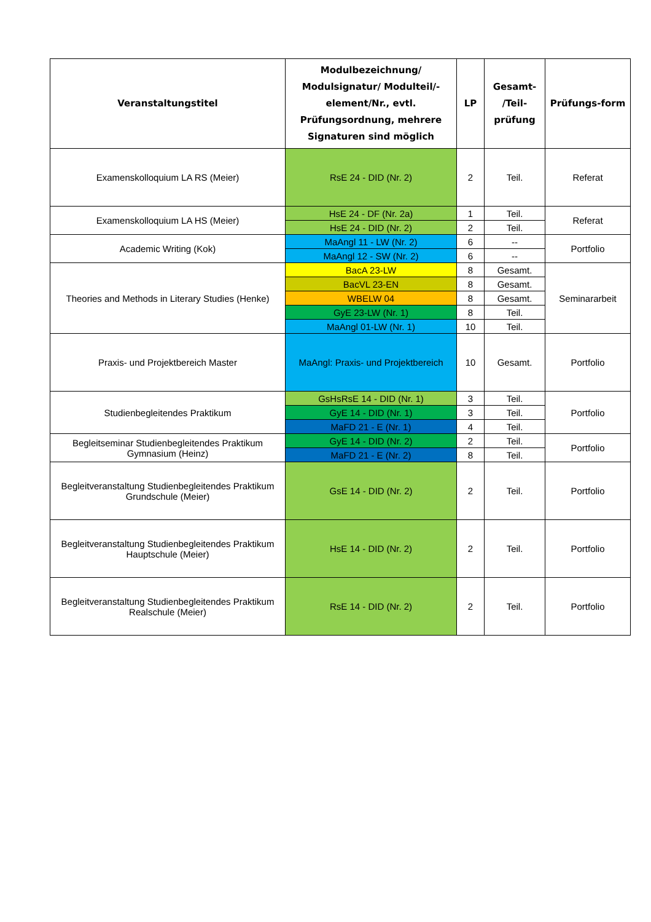| Veranstaltungstitel | Modulbezeichnung/ Modulsignatur/ Modulteil/-element/Nr., evtl. Prüfungsordnung, mehrere Signaturen sind möglich | LP | Gesamt- /Teil-prüfung | Prüfungs-form |
| --- | --- | --- | --- | --- |
| Examenskolloquium LA RS (Meier) | RsE 24 - DID (Nr. 2) | 2 | Teil. | Referat |
| Examenskolloquium LA HS (Meier) | HsE 24 - DF (Nr. 2a) | 1 | Teil. | Referat |
| | HsE 24 - DID (Nr. 2) | 2 | Teil. | |
| Academic Writing (Kok) | MaAngl 11 - LW (Nr. 2) | 6 | -- | Portfolio |
| | MaAngl 12 - SW (Nr. 2) | 6 | -- | |
| Theories and Methods in Literary Studies (Henke) | BacA 23-LW | 8 | Gesamt. | Seminararbeit |
| | BacVL 23-EN | 8 | Gesamt. | |
| | WBELW 04 | 8 | Gesamt. | |
| | GyE 23-LW (Nr. 1) | 8 | Teil. | |
| | MaAngl 01-LW (Nr. 1) | 10 | Teil. | |
| Praxis- und Projektbereich Master | MaAngl: Praxis- und Projektbereich | 10 | Gesamt. | Portfolio |
| Studienbegleitendes Praktikum | GsHsRsE 14 - DID (Nr. 1) | 3 | Teil. | Portfolio |
| | GyE 14 - DID (Nr. 1) | 3 | Teil. | |
| | MaFD 21 - E (Nr. 1) | 4 | Teil. | |
| Begleitseminar Studienbegleitendes Praktikum Gymnasium (Heinz) | GyE 14 - DID (Nr. 2) | 2 | Teil. | Portfolio |
| | MaFD 21 - E (Nr. 2) | 8 | Teil. | |
| Begleitveranstaltung Studienbegleitendes Praktikum Grundschule (Meier) | GsE 14 - DID (Nr. 2) | 2 | Teil. | Portfolio |
| Begleitveranstaltung Studienbegleitendes Praktikum Hauptschule (Meier) | HsE 14 - DID (Nr. 2) | 2 | Teil. | Portfolio |
| Begleitveranstaltung Studienbegleitendes Praktikum Realschule (Meier) | RsE 14 - DID (Nr. 2) | 2 | Teil. | Portfolio |